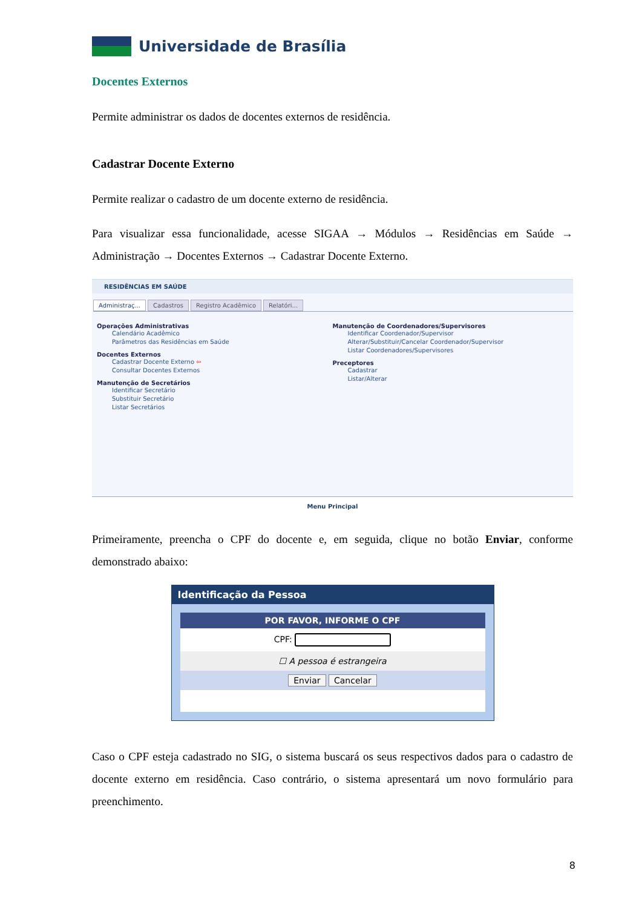Universidade de Brasília
Docentes Externos
Permite administrar os dados de docentes externos de residência.
Cadastrar Docente Externo
Permite realizar o cadastro de um docente externo de residência.
Para visualizar essa funcionalidade, acesse SIGAA → Módulos → Residências em Saúde → Administração → Docentes Externos → Cadastrar Docente Externo.
RESIDÊNCIAS EM SAÚDE
Administraç... Cadastros Registro Acadêmico Relatóri...
Operações Administrativas
Calendário Acadêmico
Parâmetros das Residências em Saúde
Docentes Externos
Cadastrar Docente Externo ⇦
Consultar Docentes Externos
Manutenção de Secretários
Identificar Secretário
Substituir Secretário
Listar Secretários
Manutenção de Coordenadores/Supervisores
Identificar Coordenador/Supervisor
Alterar/Substituir/Cancelar Coordenador/Supervisor
Listar Coordenadores/Supervisores
Preceptores
Cadastrar
Listar/Alterar
Menu Principal
Primeiramente, preencha o CPF do docente e, em seguida, clique no botão Enviar, conforme demonstrado abaixo:
Identificação da Pessoa
POR FAVOR, INFORME O CPF
CPF:
☐ A pessoa é estrangeira
Enviar Cancelar
Caso o CPF esteja cadastrado no SIG, o sistema buscará os seus respectivos dados para o cadastro de docente externo em residência. Caso contrário, o sistema apresentará um novo formulário para preenchimento.
8